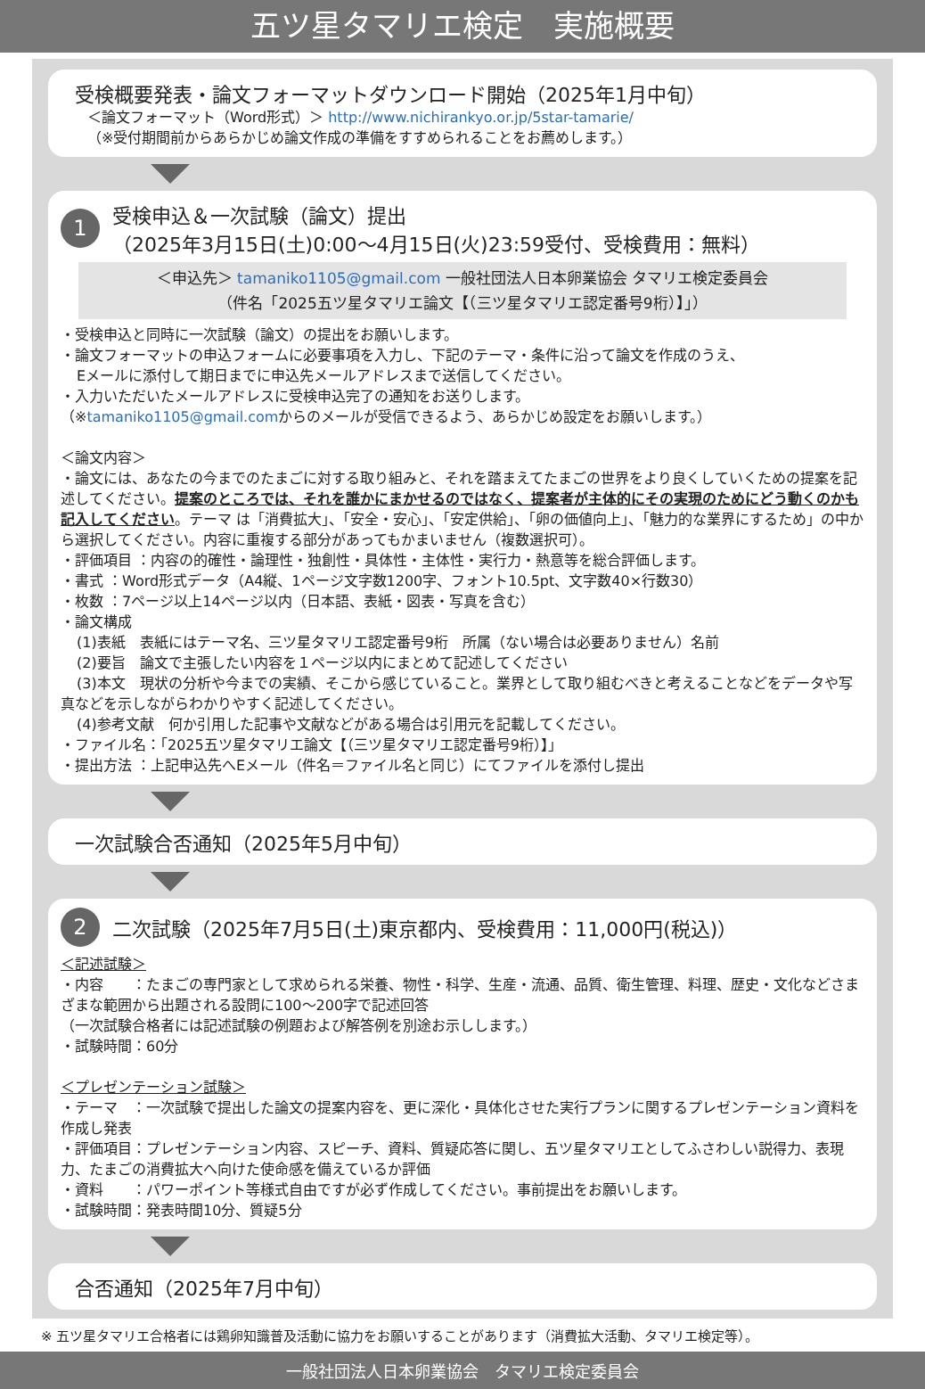五ツ星タマリエ検定　実施概要
受検概要発表・論文フォーマットダウンロード開始（2025年1月中旬）
＜論文フォーマット（Word形式）＞ http://www.nichirankyo.or.jp/5star-tamarie/
（※受付期間前からあらかじめ論文作成の準備をすすめられることをお薦めします。）
1
受検申込＆一次試験（論文）提出
（2025年3月15日(土)0:00〜4月15日(火)23:59受付、受検費用：無料）
＜申込先＞ tamaniko1105@gmail.com 一般社団法人日本卵業協会 タマリエ検定委員会
（件名「2025五ツ星タマリエ論文【（三ツ星タマリエ認定番号9桁）】」）
・受検申込と同時に一次試験（論文）の提出をお願いします。
・論文フォーマットの申込フォームに必要事項を入力し、下記のテーマ・条件に沿って論文を作成のうえ、
Eメールに添付して期日までに申込先メールアドレスまで送信してください。
・入力いただいたメールアドレスに受検申込完了の通知をお送りします。
（※tamaniko1105@gmail.comからのメールが受信できるよう、あらかじめ設定をお願いします。）
＜論文内容＞
・論文には、あなたの今までのたまごに対する取り組みと、それを踏まえてたまごの世界をより良くしていくための提案を記述してください。提案のところでは、それを誰かにまかせるのではなく、提案者が主体的にその実現のためにどう動くのかも記入してください。テーマ は「消費拡大」、「安全・安心」、「安定供給」、「卵の価値向上」、「魅力的な業界にするため」の中から選択してください。内容に重複する部分があってもかまいません（複数選択可）。
・評価項目 ：内容の的確性・論理性・独創性・具体性・主体性・実行力・熱意等を総合評価します。
・書式 ：Word形式データ（A4縦、1ページ文字数1200字、フォント10.5pt、文字数40×行数30）
・枚数 ：7ページ以上14ページ以内（日本語、表紙・図表・写真を含む）
・論文構成
(1)表紙　表紙にはテーマ名、三ツ星タマリエ認定番号9桁　所属（ない場合は必要ありません）名前
(2)要旨　論文で主張したい内容を１ページ以内にまとめて記述してください
(3)本文　現状の分析や今までの実績、そこから感じていること。業界として取り組むべきと考えることなどをデータや写真などを示しながらわかりやすく記述してください。
(4)参考文献　何か引用した記事や文献などがある場合は引用元を記載してください。
・ファイル名：「2025五ツ星タマリエ論文【（三ツ星タマリエ認定番号9桁）】」
・提出方法 ：上記申込先へEメール（件名＝ファイル名と同じ）にてファイルを添付し提出
一次試験合否通知（2025年5月中旬）
2 二次試験（2025年7月5日(土)東京都内、受検費用：11,000円(税込)）
＜記述試験＞
・内容　　：たまごの専門家として求められる栄養、物性・科学、生産・流通、品質、衛生管理、料理、歴史・文化などさまざまな範囲から出題される設問に100〜200字で記述回答
（一次試験合格者には記述試験の例題および解答例を別途お示しします。）
・試験時間：60分
＜プレゼンテーション試験＞
・テーマ　：一次試験で提出した論文の提案内容を、更に深化・具体化させた実行プランに関するプレゼンテーション資料を作成し発表
・評価項目：プレゼンテーション内容、スピーチ、資料、質疑応答に関し、五ツ星タマリエとしてふさわしい説得力、表現力、たまごの消費拡大へ向けた使命感を備えているか評価
・資料　　：パワーポイント等様式自由ですが必ず作成してください。事前提出をお願いします。
・試験時間：発表時間10分、質疑5分
合否通知（2025年7月中旬）
※ 五ツ星タマリエ合格者には鶏卵知識普及活動に協力をお願いすることがあります（消費拡大活動、タマリエ検定等）。
一般社団法人日本卵業協会　タマリエ検定委員会